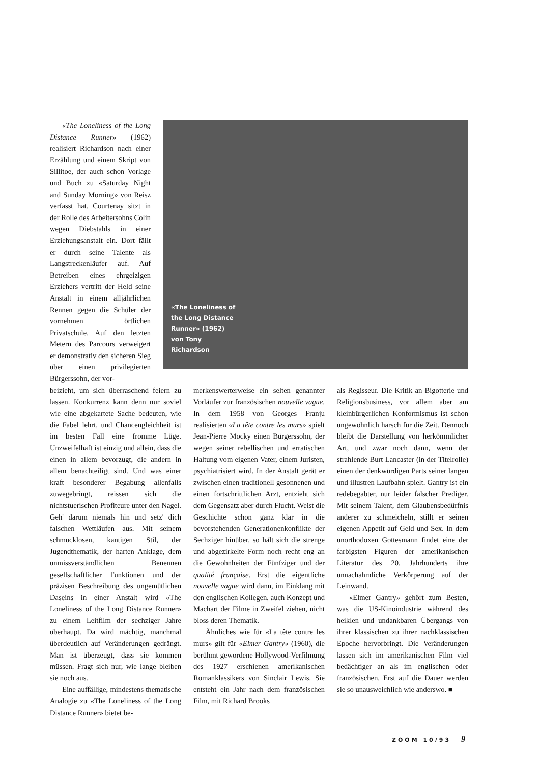«The Loneliness of the Long Distance Runner» (1962) von Tony Richardson
«The Loneliness of the Long Distance Runner» (1962) realisiert Richardson nach einer Erzählung und einem Skript von Sillitoe, der auch schon Vorlage und Buch zu «Saturday Night and Sunday Morning» von Reisz verfasst hat. Courtenay sitzt in der Rolle des Arbeitersohns Colin wegen Diebstahls in einer Erziehungsanstalt ein. Dort fällt er durch seine Talente als Langstreckenläufer auf. Auf Betreiben eines ehrgeizigen Erziehers vertritt der Held seine Anstalt in einem alljährlichen Rennen gegen die Schüler der vornehmen örtlichen Privatschule. Auf den letzten Metern des Parcours verweigert er demonstrativ den sicheren Sieg über einen privilegierten Bürgerssohn, der vor-
beizieht, um sich überraschend feiern zu lassen. Konkurrenz kann denn nur soviel wie eine abgekartete Sache bedeuten, wie die Fabel lehrt, und Chancengleichheit ist im besten Fall eine fromme Lüge. Unzweifelhaft ist einzig und allein, dass die einen in allem bevorzugt, die andern in allem benachteiligt sind. Und was einer kraft besonderer Begabung allenfalls zuwegebringt, reissen sich die nichtstuerischen Profiteure unter den Nagel. Geh' darum niemals hin und setz' dich falschen Wettläufen aus. Mit seinem schmucklosen, kantigen Stil, der Jugendthematik, der harten Anklage, dem unmissverständlichen Benennen gesellschaftlicher Funktionen und der präzisen Beschreibung des ungemütlichen Daseins in einer Anstalt wird «The Loneliness of the Long Distance Runner» zu einem Leitfilm der sechziger Jahre überhaupt. Da wird mächtig, manchmal überdeutlich auf Veränderungen gedrängt. Man ist überzeugt, dass sie kommen müssen. Fragt sich nur, wie lange bleiben sie noch aus.
Eine auffällige, mindestens thematische Analogie zu «The Loneliness of the Long Distance Runner» bietet be-
merkenswerterweise ein selten genannter Vorläufer zur französischen nouvelle vague. In dem 1958 von Georges Franju realisierten «La tête contre les murs» spielt Jean-Pierre Mocky einen Bürgerssohn, der wegen seiner rebellischen und erratischen Haltung vom eigenen Vater, einem Juristen, psychiatrisiert wird. In der Anstalt gerät er zwischen einen traditionell gesonnenen und einen fortschrittlichen Arzt, entzieht sich dem Gegensatz aber durch Flucht. Weist die Geschichte schon ganz klar in die bevorstehenden Generationenkonflikte der Sechziger hinüber, so hält sich die strenge und abgezirkelte Form noch recht eng an die Gewohnheiten der Fünfziger und der qualité française. Erst die eigentliche nouvelle vague wird dann, im Einklang mit den englischen Kollegen, auch Konzept und Machart der Filme in Zweifel ziehen, nicht bloss deren Thematik.
Ähnliches wie für «La tête contre les murs» gilt für «Elmer Gantry» (1960), die berühmt gewordene Hollywood-Verfilmung des 1927 erschienen amerikanischen Romanklassikers von Sinclair Lewis. Sie entsteht ein Jahr nach dem französischen Film, mit Richard Brooks
als Regisseur. Die Kritik an Bigotterie und Religionsbusiness, vor allem aber am kleinbürgerlichen Konformismus ist schon ungewöhnlich harsch für die Zeit. Dennoch bleibt die Darstellung von herkömmlicher Art, und zwar noch dann, wenn der strahlende Burt Lancaster (in der Titelrolle) einen der denkwürdigen Parts seiner langen und illustren Laufbahn spielt. Gantry ist ein redebegabter, nur leider falscher Prediger. Mit seinem Talent, dem Glaubensbedürfnis anderer zu schmeicheln, stillt er seinen eigenen Appetit auf Geld und Sex. In dem unorthodoxen Gottesmann findet eine der farbigsten Figuren der amerikanischen Literatur des 20. Jahrhunderts ihre unnachahmliche Verkörperung auf der Leinwand.
«Elmer Gantry» gehört zum Besten, was die US-Kinoindustrie während des heiklen und undankbaren Übergangs von ihrer klassischen zu ihrer nachklassischen Epoche hervorbringt. Die Veränderungen lassen sich im amerikanischen Film viel bedächtiger an als im englischen oder französischen. Erst auf die Dauer werden sie so unausweichlich wie anderswo. ■
ZOOM 10/93 9